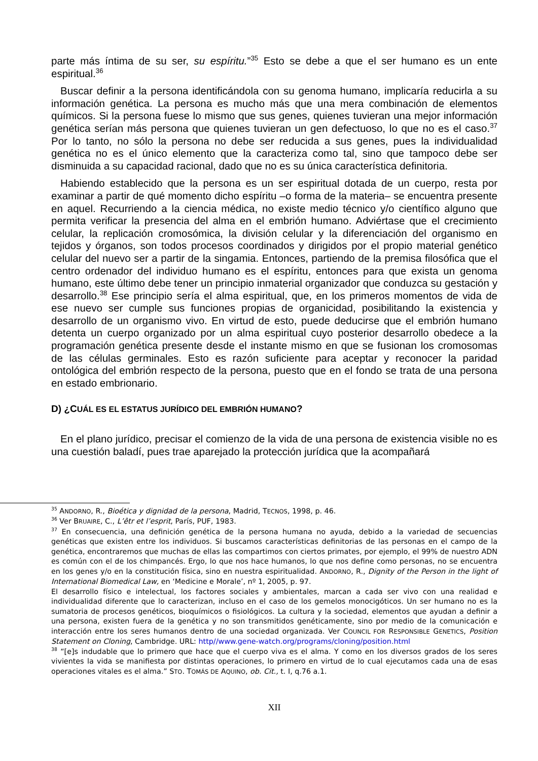parte más íntima de su ser, su espíritu.”<sup>35</sup> Esto se debe a que el ser humano es un ente espiritual.<sup>36</sup>
Buscar definir a la persona identificándola con su genoma humano, implicaría reducirla a su información genética. La persona es mucho más que una mera combinación de elementos químicos. Si la persona fuese lo mismo que sus genes, quienes tuvieran una mejor información genética serían más persona que quienes tuvieran un gen defectuoso, lo que no es el caso.<sup>37</sup> Por lo tanto, no sólo la persona no debe ser reducida a sus genes, pues la individualidad genética no es el único elemento que la caracteriza como tal, sino que tampoco debe ser disminuida a su capacidad racional, dado que no es su única característica definitoria.
Habiendo establecido que la persona es un ser espiritual dotada de un cuerpo, resta por examinar a partir de qué momento dicho espíritu –o forma de la materia– se encuentra presente en aquel. Recurriendo a la ciencia médica, no existe medio técnico y/o científico alguno que permita verificar la presencia del alma en el embrión humano. Adviértase que el crecimiento celular, la replicación cromosómica, la división celular y la diferenciación del organismo en tejidos y órganos, son todos procesos coordinados y dirigidos por el propio material genético celular del nuevo ser a partir de la singamia. Entonces, partiendo de la premisa filosófica que el centro ordenador del individuo humano es el espíritu, entonces para que exista un genoma humano, este último debe tener un principio inmaterial organizador que conduzca su gestación y desarrollo.<sup>38</sup> Ese principio sería el alma espiritual, que, en los primeros momentos de vida de ese nuevo ser cumple sus funciones propias de organicidad, posibilitando la existencia y desarrollo de un organismo vivo. En virtud de esto, puede deducirse que el embrión humano detenta un cuerpo organizado por un alma espiritual cuyo posterior desarrollo obedece a la programación genética presente desde el instante mismo en que se fusionan los cromosomas de las células germinales. Esto es razón suficiente para aceptar y reconocer la paridad ontológica del embrión respecto de la persona, puesto que en el fondo se trata de una persona en estado embrionario.
D) ¿CUÁL ES EL ESTATUS JURÍDICO DEL EMBRIÓN HUMANO?
En el plano jurídico, precisar el comienzo de la vida de una persona de existencia visible no es una cuestión baladí, pues trae aparejado la protección jurídica que la acompañará
<sup>35</sup> ANDORNO, R., Bioética y dignidad de la persona, Madrid, TECNOS, 1998, p. 46.
<sup>36</sup> Ver BRUAIRE, C., L’êtr et l’esprit, París, PUF, 1983.
<sup>37</sup> En consecuencia, una definición genética de la persona humana no ayuda, debido a la variedad de secuencias genéticas que existen entre los individuos. Si buscamos características definitorias de las personas en el campo de la genética, encontraremos que muchas de ellas las compartimos con ciertos primates, por ejemplo, el 99% de nuestro ADN es común con el de los chimpancés. Ergo, lo que nos hace humanos, lo que nos define como personas, no se encuentra en los genes y/o en la constitución física, sino en nuestra espiritualidad. ANDORNO, R., Dignity of the Person in the light of International Biomedical Law, en ‘Medicine e Morale’, nº 1, 2005, p. 97.
El desarrollo físico e intelectual, los factores sociales y ambientales, marcan a cada ser vivo con una realidad e individualidad diferente que lo caracterizan, incluso en el caso de los gemelos monocigóticos. Un ser humano no es la sumatoria de procesos genéticos, bioquímicos o fisiológicos. La cultura y la sociedad, elementos que ayudan a definir a una persona, existen fuera de la genética y no son transmitidos genéticamente, sino por medio de la comunicación e interacción entre los seres humanos dentro de una sociedad organizada. Ver COUNCIL FOR RESPONSIBLE GENETICS, Position Statement on Cloning, Cambridge. URL: http//www.gene-watch.org/programs/cloning/position.html
<sup>38</sup> “[e]s indudable que lo primero que hace que el cuerpo viva es el alma. Y como en los diversos grados de los seres vivientes la vida se manifiesta por distintas operaciones, lo primero en virtud de lo cual ejecutamos cada una de esas operaciones vitales es el alma.” STO. TOMÁS DE AQUINO, ob. Cit., t. I, q.76 a.1.
XII